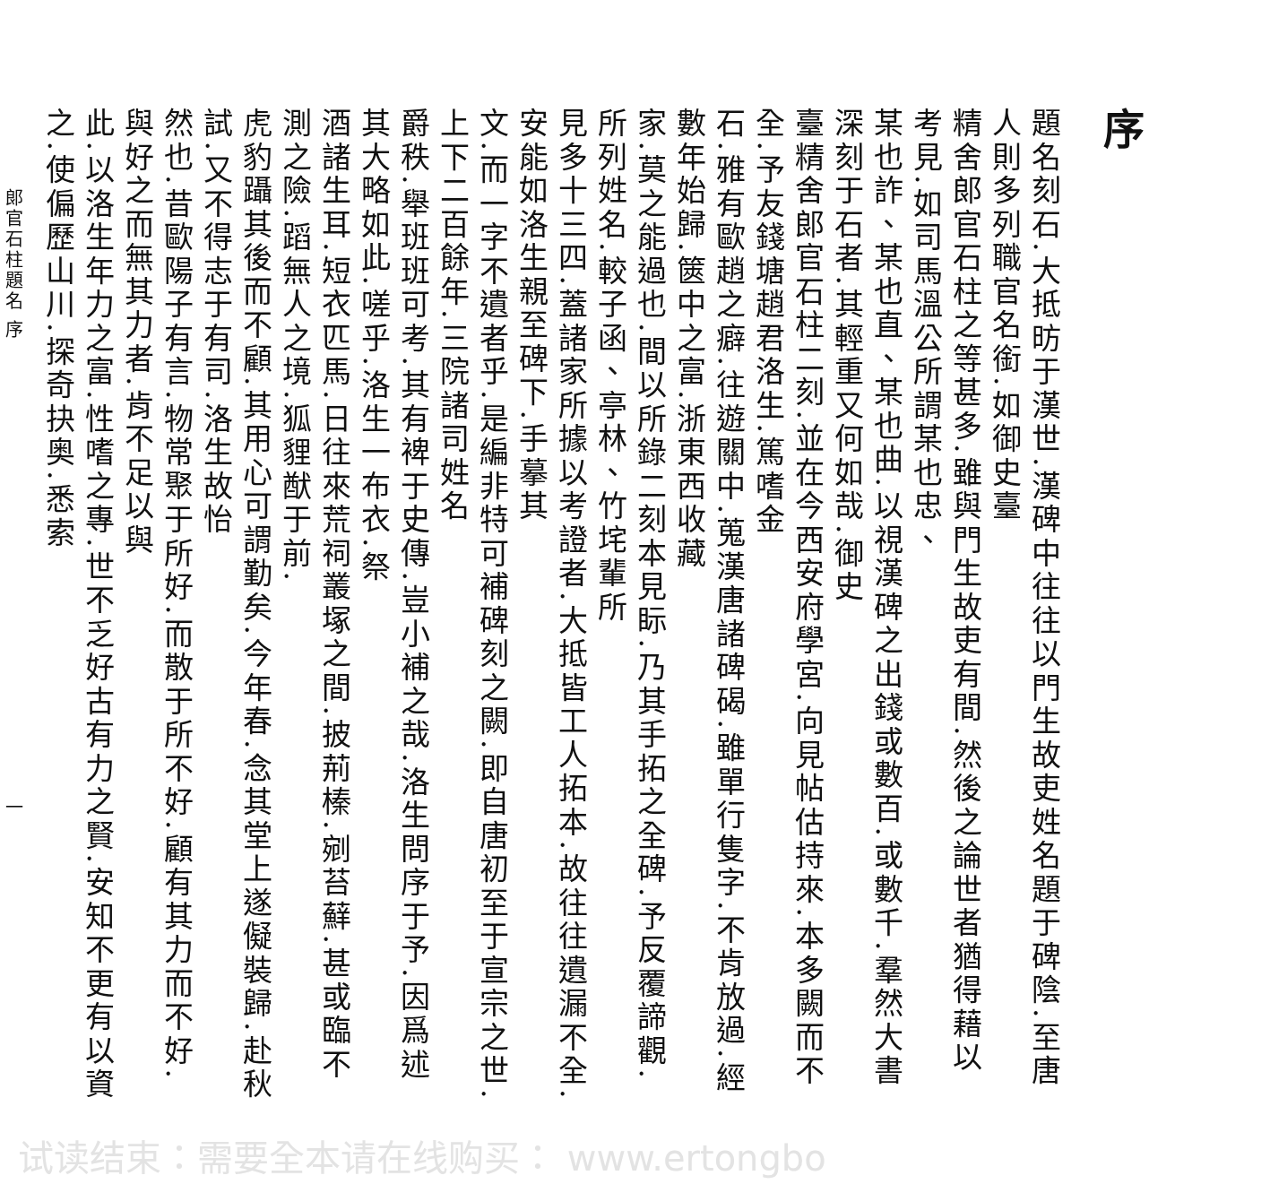序
題名刻石.大抵昉于漢世.漢碑中往往以門生故吏姓名題于碑陰.至唐人則多列職官名銜.如御史臺
精舍郎官石柱之等甚多.雖與門生故吏有間.然後之論世者猶得藉以考見.如司馬溫公所謂某也忠、
某也詐、某也直、某也曲.以視漢碑之出錢或數百.或數千.羣然大書深刻于石者.其輕重又何如哉.御史
臺精舍郎官石柱二刻.並在今西安府學宮.向見帖估持來.本多闕而不全.予友錢塘趙君洛生.篤嗜金
石.雅有歐趙之癖.往遊關中.蒐漢唐諸碑碣.雖單行隻字.不肯放過.經數年始歸.篋中之富.浙東西收藏
家.莫之能過也.間以所錄二刻本見眎.乃其手拓之全碑.予反覆諦觀.所列姓名.較子函、亭林、竹垞輩所
見多十三四.蓋諸家所據以考證者.大抵皆工人拓本.故往往遺漏不全.安能如洛生親至碑下.手摹其
文.而一字不遺者乎.是編非特可補碑刻之闕.即自唐初至于宣宗之世.上下二百餘年.三院諸司姓名
爵秩.舉班班可考.其有裨于史傳.豈小補之哉.洛生問序于予.因爲述其大略如此.嗟乎.洛生一布衣.祭
酒諸生耳.短衣匹馬.日往來荒祠叢塚之間.披荊榛.剜苔蘚.甚或臨不測之險.蹈無人之境.狐貍猷于前.
虎豹躡其後而不顧.其用心可謂勤矣.今年春.念其堂上遂儗裝歸.赴秋試.又不得志于有司.洛生故怡
然也.昔歐陽子有言.物常聚于所好.而散于所不好.顧有其力而不好.與好之而無其力者.肯不足以與
此.以洛生年力之富.性嗜之專.世不乏好古有力之賢.安知不更有以資之.使偏歷山川.探奇抉奥.悉索
郎官石柱題名 序 一
试读结束：需要全本请在线购买： www.ertongbo